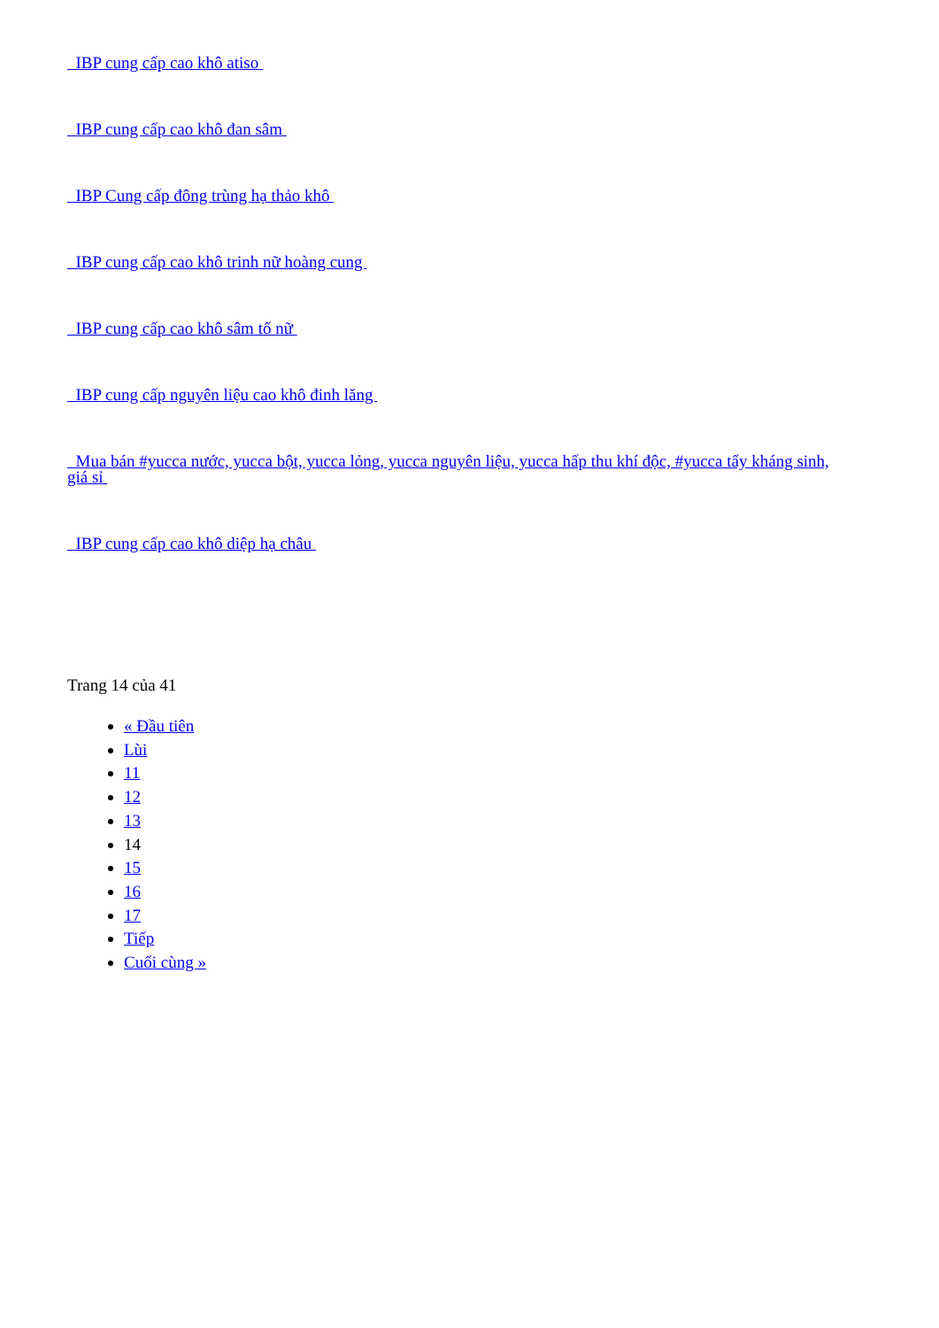IBP cung cấp cao khô atiso
IBP cung cấp cao khô đan sâm
IBP Cung cấp đông trùng hạ thảo khô
IBP cung cấp cao khô trinh nữ hoàng cung
IBP cung cấp cao khô sâm tố nữ
IBP cung cấp nguyên liệu cao khô đinh lăng
Mua bán #yucca nước, yucca bột, yucca lỏng, yucca nguyên liệu, yucca hấp thu khí độc, #yucca tẩy kháng sinh, giá sỉ
IBP cung cấp cao khô diệp hạ châu
Trang 14 của 41
« Đầu tiên
Lùi
11
12
13
14
15
16
17
Tiếp
Cuối cùng »